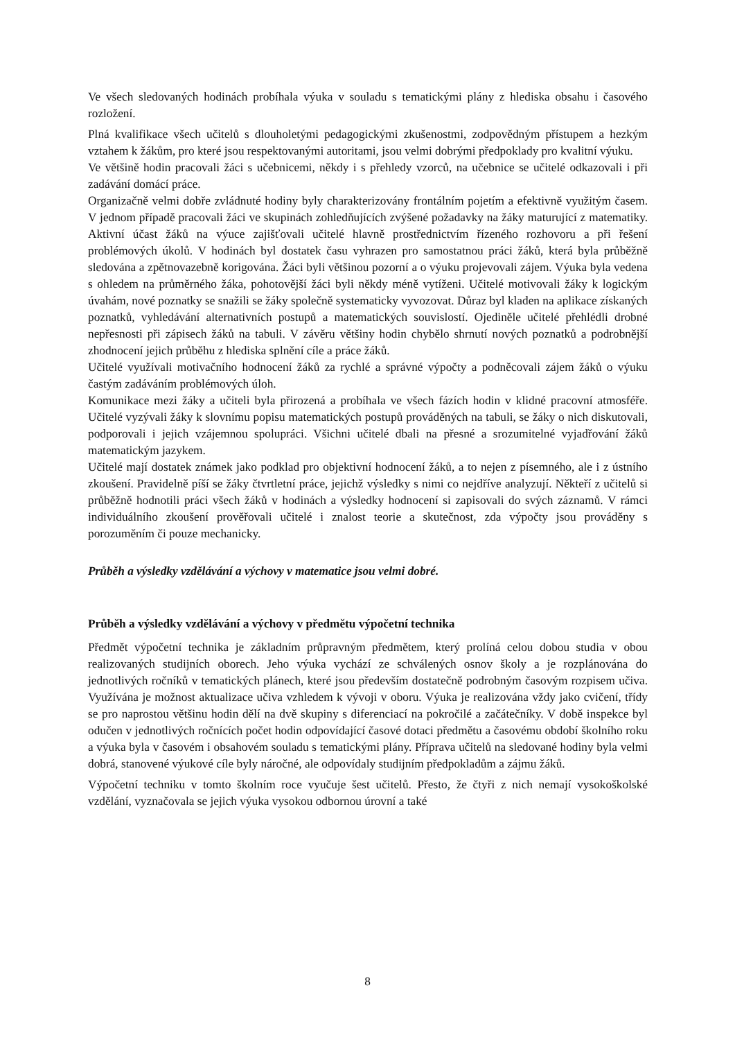Ve všech sledovaných hodinách probíhala výuka v souladu s tematickými plány z hlediska obsahu i časového rozložení.
Plná kvalifikace všech učitelů s dlouholetými pedagogickými zkušenostmi, zodpovědným přístupem a hezkým vztahem k žákům, pro které jsou respektovanými autoritami, jsou velmi dobrými předpoklady pro kvalitní výuku.
Ve většině hodin pracovali žáci s učebnicemi, někdy i s přehledy vzorců, na učebnice se učitelé odkazovali i při zadávání domácí práce.
Organizačně velmi dobře zvládnuté hodiny byly charakterizovány frontálním pojetím a efektivně využitým časem. V jednom případě pracovali žáci ve skupinách zohledňujících zvýšené požadavky na žáky maturující z matematiky. Aktivní účast žáků na výuce zajišťovali učitelé hlavně prostřednictvím řízeného rozhovoru a při řešení problémových úkolů. V hodinách byl dostatek času vyhrazen pro samostatnou práci žáků, která byla průběžně sledována a zpětnovazebně korigována. Žáci byli většinou pozorní a o výuku projevovali zájem. Výuka byla vedena s ohledem na průměrného žáka, pohotovější žáci byli někdy méně vytíženi. Učitelé motivovali žáky k logickým úvahám, nové poznatky se snažili se žáky společně systematicky vyvozovat. Důraz byl kladen na aplikace získaných poznatků, vyhledávání alternativních postupů a matematických souvislostí. Ojediněle učitelé přehlédli drobné nepřesnosti při zápisech žáků na tabuli. V závěru většiny hodin chybělo shrnutí nových poznatků a podrobnější zhodnocení jejich průběhu z hlediska splnění cíle a práce žáků.
Učitelé využívali motivačního hodnocení žáků za rychlé a správné výpočty a podněcovali zájem žáků o výuku častým zadáváním problémových úloh.
Komunikace mezi žáky a učiteli byla přirozená a probíhala ve všech fázích hodin v klidné pracovní atmosféře. Učitelé vyzývali žáky k slovnímu popisu matematických postupů prováděných na tabuli, se žáky o nich diskutovali, podporovali i jejich vzájemnou spolupráci. Všichni učitelé dbali na přesné a srozumitelné vyjadřování žáků matematickým jazykem.
Učitelé mají dostatek známek jako podklad pro objektivní hodnocení žáků, a to nejen z písemného, ale i z ústního zkoušení. Pravidelně píší se žáky čtvrtletní práce, jejichž výsledky s nimi co nejdříve analyzují. Někteří z učitelů si průběžně hodnotili práci všech žáků v hodinách a výsledky hodnocení si zapisovali do svých záznamů. V rámci individuálního zkoušení prověřovali učitelé i znalost teorie a skutečnost, zda výpočty jsou prováděny s porozuměním či pouze mechanicky.
Průběh a výsledky vzdělávání a výchovy v matematice jsou velmi dobré.
Průběh a výsledky vzdělávání a výchovy v předmětu výpočetní technika
Předmět výpočetní technika je základním průpravným předmětem, který prolíná celou dobou studia v obou realizovaných studijních oborech. Jeho výuka vychází ze schválených osnov školy a je rozplánována do jednotlivých ročníků v tematických plánech, které jsou především dostatečně podrobným časovým rozpisem učiva. Využívána je možnost aktualizace učiva vzhledem k vývoji v oboru. Výuka je realizována vždy jako cvičení, třídy se pro naprostou většinu hodin dělí na dvě skupiny s diferenciací na pokročilé a začátečníky. V době inspekce byl odučen v jednotlivých ročnících počet hodin odpovídající časové dotaci předmětu a časovému období školního roku a výuka byla v časovém i obsahovém souladu s tematickými plány. Příprava učitelů na sledované hodiny byla velmi dobrá, stanovené výukové cíle byly náročné, ale odpovídaly studijním předpokladům a zájmu žáků.
Výpočetní techniku v tomto školním roce vyučuje šest učitelů. Přesto, že čtyři z nich nemají vysokoškolské vzdělání, vyznačovala se jejich výuka vysokou odbornou úrovní a také
8